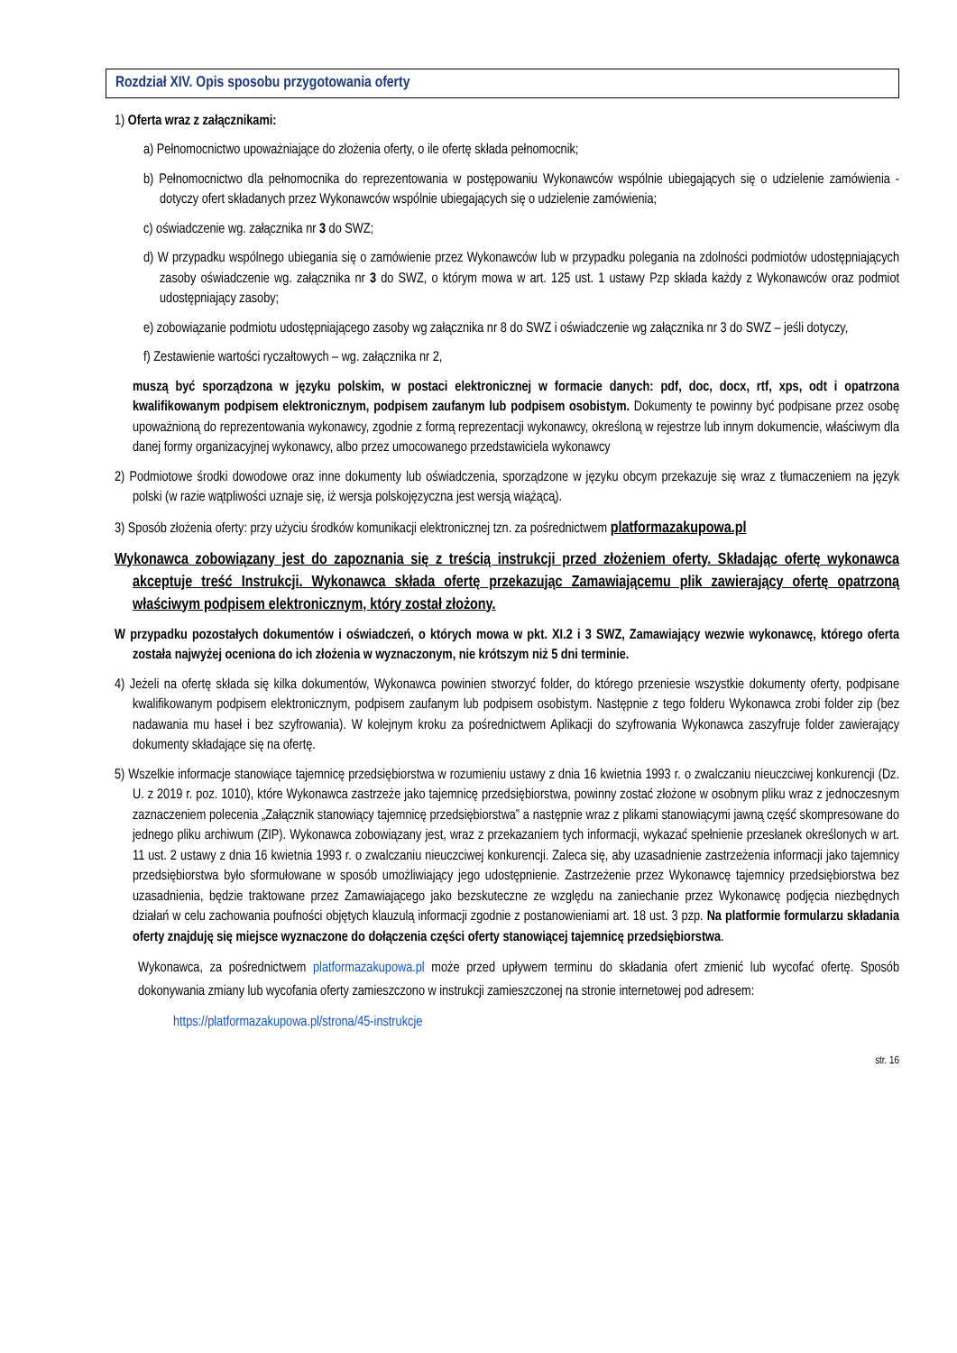Rozdział XIV. Opis sposobu przygotowania oferty
1) Oferta wraz z załącznikami:
a) Pełnomocnictwo upoważniające do złożenia oferty, o ile ofertę składa pełnomocnik;
b) Pełnomocnictwo dla pełnomocnika do reprezentowania w postępowaniu Wykonawców wspólnie ubiegających się o udzielenie zamówienia - dotyczy ofert składanych przez Wykonawców wspólnie ubiegających się o udzielenie zamówienia;
c) oświadczenie wg. załącznika nr 3 do SWZ;
d) W przypadku wspólnego ubiegania się o zamówienie przez Wykonawców lub w przypadku polegania na zdolności podmiotów udostępniających zasoby oświadczenie wg. załącznika nr 3 do SWZ, o którym mowa w art. 125 ust. 1 ustawy Pzp składa każdy z Wykonawców oraz podmiot udostępniający zasoby;
e) zobowiązanie podmiotu udostępniającego zasoby wg załącznika nr 8 do SWZ i oświadczenie wg załącznika nr 3 do SWZ – jeśli dotyczy,
f) Zestawienie wartości ryczałtowych – wg. załącznika nr 2,
muszą być sporządzona w języku polskim, w postaci elektronicznej w formacie danych: pdf, doc, docx, rtf, xps, odt i opatrzona kwalifikowanym podpisem elektronicznym, podpisem zaufanym lub podpisem osobistym. Dokumenty te powinny być podpisane przez osobę upoważnioną do reprezentowania wykonawcy, zgodnie z formą reprezentacji wykonawcy, określoną w rejestrze lub innym dokumencie, właściwym dla danej formy organizacyjnej wykonawcy, albo przez umocowanego przedstawiciela wykonawcy
2) Podmiotowe środki dowodowe oraz inne dokumenty lub oświadczenia, sporządzone w języku obcym przekazuje się wraz z tłumaczeniem na język polski (w razie wątpliwości uznaje się, iż wersja polskojęzyczna jest wersją wiążącą).
3) Sposób złożenia oferty: przy użyciu środków komunikacji elektronicznej tzn. za pośrednictwem platformazakupowa.pl
Wykonawca zobowiązany jest do zapoznania się z treścią instrukcji przed złożeniem oferty. Składając ofertę wykonawca akceptuje treść Instrukcji. Wykonawca składa ofertę przekazując Zamawiającemu plik zawierający ofertę opatrzoną właściwym podpisem elektronicznym, który został złożony.
W przypadku pozostałych dokumentów i oświadczeń, o których mowa w pkt. XI.2 i 3 SWZ, Zamawiający wezwie wykonawcę, którego oferta została najwyżej oceniona do ich złożenia w wyznaczonym, nie krótszym niż 5 dni terminie.
4) Jeżeli na ofertę składa się kilka dokumentów, Wykonawca powinien stworzyć folder, do którego przeniesie wszystkie dokumenty oferty, podpisane kwalifikowanym podpisem elektronicznym, podpisem zaufanym lub podpisem osobistym. Następnie z tego folderu Wykonawca zrobi folder zip (bez nadawania mu haseł i bez szyfrowania). W kolejnym kroku za pośrednictwem Aplikacji do szyfrowania Wykonawca zaszyfruje folder zawierający dokumenty składające się na ofertę.
5) Wszelkie informacje stanowiące tajemnicę przedsiębiorstwa w rozumieniu ustawy z dnia 16 kwietnia 1993 r. o zwalczaniu nieuczciwej konkurencji (Dz. U. z 2019 r. poz. 1010), które Wykonawca zastrzeże jako tajemnicę przedsiębiorstwa, powinny zostać złożone w osobnym pliku wraz z jednoczesnym zaznaczeniem polecenia „Załącznik stanowiący tajemnicę przedsiębiorstwa” a następnie wraz z plikami stanowiącymi jawną część skompresowane do jednego pliku archiwum (ZIP). Wykonawca zobowiązany jest, wraz z przekazaniem tych informacji, wykazać spełnienie przesłanek określonych w art. 11 ust. 2 ustawy z dnia 16 kwietnia 1993 r. o zwalczaniu nieuczciwej konkurencji. Zaleca się, aby uzasadnienie zastrzeżenia informacji jako tajemnicy przedsiębiorstwa było sformułowane w sposób umożliwiający jego udostępnienie. Zastrzeżenie przez Wykonawcę tajemnicy przedsiębiorstwa bez uzasadnienia, będzie traktowane przez Zamawiającego jako bezskuteczne ze względu na zaniechanie przez Wykonawcę podjęcia niezbędnych działań w celu zachowania poufności objętych klauzulą informacji zgodnie z postanowieniami art. 18 ust. 3 pzp. Na platformie formularzu składania oferty znajduję się miejsce wyznaczone do dołączenia części oferty stanowiącej tajemnicę przedsiębiorstwa.
Wykonawca, za pośrednictwem platformazakupowa.pl może przed upływem terminu do składania ofert zmienić lub wycofać ofertę. Sposób dokonywania zmiany lub wycofania oferty zamieszczono w instrukcji zamieszczonej na stronie internetowej pod adresem:
https://platformazakupowa.pl/strona/45-instrukcje
str. 16